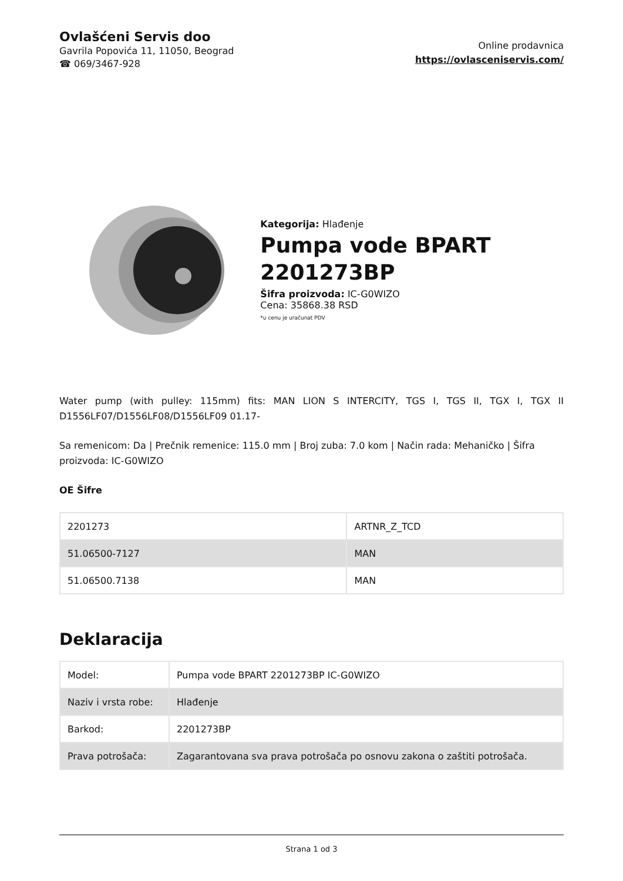Ovlašćeni Servis doo
Gavrila Popovića 11, 11050, Beograd
☎ 069/3467-928
Online prodavnica
https://ovlasceniservis.com/
Kategorija: Hlađenje
Pumpa vode BPART 2201273BP
Šifra proizvoda: IC-G0WIZO
Cena: 35868.38 RSD
*u cenu je uračunat PDV
Water pump (with pulley: 115mm) fits: MAN LION S INTERCITY, TGS I, TGS II, TGX I, TGX II D1556LF07/D1556LF08/D1556LF09 01.17-
Sa remenicom: Da | Prečnik remenice: 115.0 mm | Broj zuba: 7.0 kom | Način rada: Mehaničko | Šifra proizvoda: IC-G0WIZO
OE Šifre
| 2201273 | ARTNR_Z_TCD |
| 51.06500-7127 | MAN |
| 51.06500.7138 | MAN |
Deklaracija
| Model: | Pumpa vode BPART 2201273BP IC-G0WIZO |
| Naziv i vrsta robe: | Hlađenje |
| Barkod: | 2201273BP |
| Prava potrošača: | Zagarantovana sva prava potrošača po osnovu zakona o zaštiti potrošača. |
Strana 1 od 3